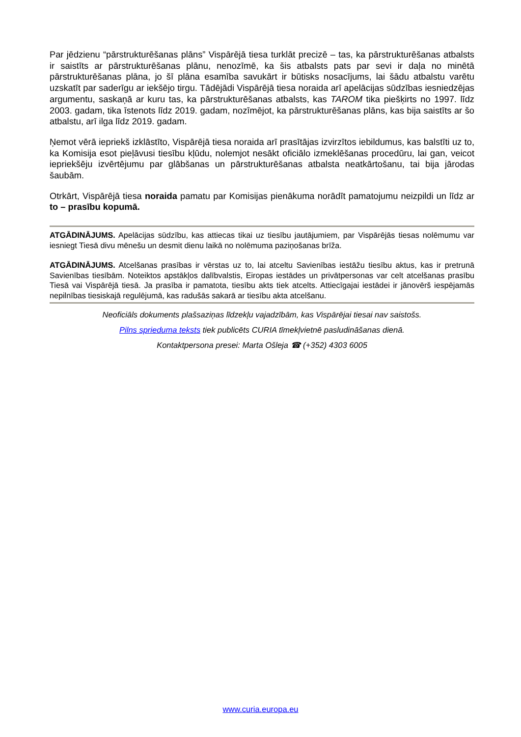Par jēdzienu “pārstrukturēšanas plāns” Vispārējā tiesa turklāt precizē – tas, ka pārstrukturēšanas atbalsts ir saistīts ar pārstrukturēšanas plānu, nenozīmē, ka šis atbalsts pats par sevi ir daļa no minētā pārstrukturēšanas plāna, jo šī plāna esamība savukārt ir būtisks nosacījums, lai šādu atbalstu varētu uzskatīt par saderīgu ar iekšējo tirgu. Tādējādi Vispārējā tiesa noraida arī apelācijas sūdzības iesniedzējas argumentu, saskaņā ar kuru tas, ka pārstrukturēšanas atbalsts, kas TAROM tika piešķirts no 1997. līdz 2003. gadam, tika īstenots līdz 2019. gadam, nozīmējot, ka pārstrukturēšanas plāns, kas bija saistīts ar šo atbalstu, arī ilga līdz 2019. gadam.
Ņemot vērā iepriekš izklāstīto, Vispārējā tiesa noraida arī prasītājas izvirzītos iebildumus, kas balstīti uz to, ka Komisija esot pieļāvusi tiesību kļūdu, nolemjot nesākt oficiālo izmeklēšanas procedūru, lai gan, veicot iepriekšēju izvērtējumu par glābšanas un pārstrukturēšanas atbalsta neatkārtošanu, tai bija jārodas šaubām.
Otrkārt, Vispārējā tiesa noraida pamatu par Komisijas pienākuma norādīt pamatojumu neizpildi un līdz ar to – prasību kopumā.
ATGĀDINĀJUMS. Apelācijas sūdzību, kas attiecas tikai uz tiesību jautājumiem, par Vispārējās tiesas nolēmumu var iesniegt Tiesā divu mēnešu un desmit dienu laikā no nolēmuma paziņošanas brīža.
ATGĀDINĀJUMS. Atcelšanas prasības ir vērstas uz to, lai atceltu Savienības iestāžu tiesību aktus, kas ir pretrunā Savienības tiesībām. Noteiktos apstākļos dalībvalstis, Eiropas iestādes un privātpersonas var celt atcelšanas prasību Tiesā vai Vispārējā tiesā. Ja prasība ir pamatota, tiesību akts tiek atcelts. Attiecīgajai iestādei ir jānovērš iespējamās nepilnības tiesiskajā regulējumā, kas radušās sakarā ar tiesību akta atcelšanu.
Neoficiāls dokuments plašsaziņas līdzekļu vajadzībām, kas Vispārējai tiesai nav saistošs.
Pilns sprieduma teksts tiek publicēts CURIA tīmekļvietnē pasludināšanas dienā.
Kontaktpersona presei: Marta Ošleja ☎ (+352) 4303 6005
www.curia.europa.eu